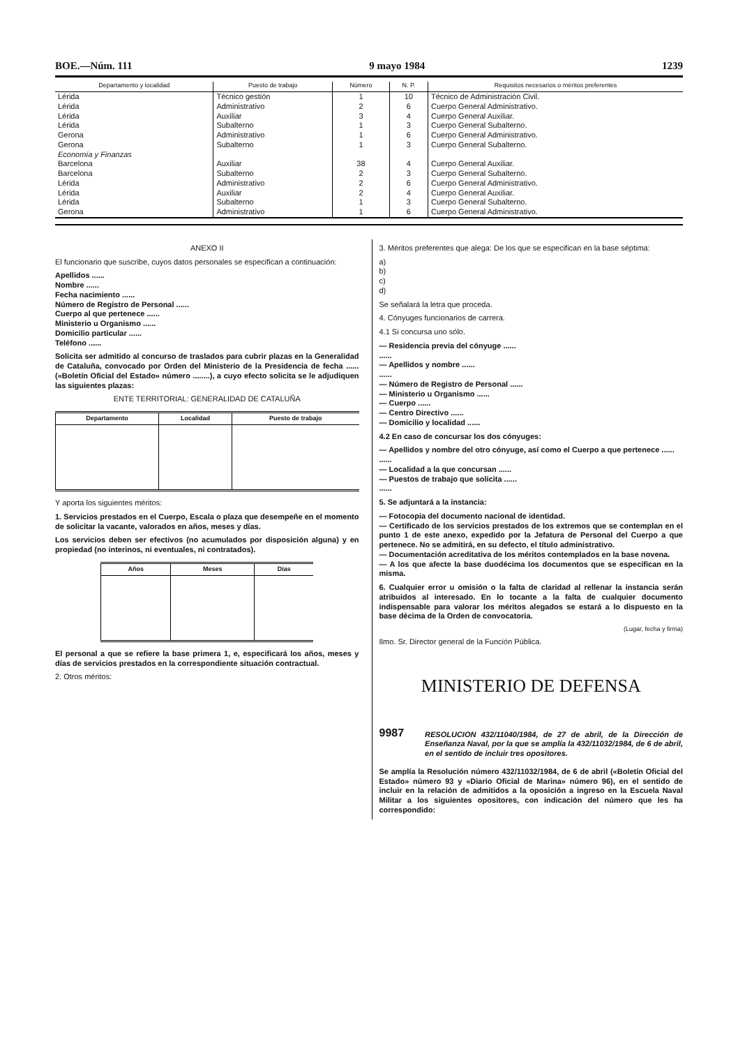BOE.—Núm. 111 9 mayo 1984 1239
| Departamento y localidad | Puesto de trabajo | Número | N. P. | Requisitos necesarios o méritos preferentes |
| --- | --- | --- | --- | --- |
| Lérida | Técnico gestión | 1 | 10 | Técnico de Administración Civil. |
| Lérida | Administrativo | 2 | 6 | Cuerpo General Administrativo. |
| Lérida | Auxiliar | 3 | 4 | Cuerpo General Auxiliar. |
| Lérida | Subalterno | 1 | 3 | Cuerpo General Subalterno. |
| Gerona | Administrativo | 1 | 6 | Cuerpo General Administrativo. |
| Gerona | Subalterno | 1 | 3 | Cuerpo General Subalterno. |
| Economía y Finanzas | | | | |
| Barcelona | Auxiliar | 38 | 4 | Cuerpo General Auxiliar. |
| Barcelona | Subalterno | 2 | 3 | Cuerpo General Subalterno. |
| Lérida | Administrativo | 2 | 6 | Cuerpo General Administrativo. |
| Lérida | Auxiliar | 2 | 4 | Cuerpo General Auxiliar. |
| Lérida | Subalterno | 1 | 3 | Cuerpo General Subalterno. |
| Gerona | Administrativo | 1 | 6 | Cuerpo General Administrativo. |
ANEXO II
El funcionario que suscribe, cuyos datos personales se especifican a continuación:
Apellidos ......
Nombre ......
Fecha nacimiento ......
Número de Registro de Personal ......
Cuerpo al que pertenece ......
Ministerio u Organismo ......
Domicilio particular ......
Teléfono ......
Solicita ser admitido al concurso de traslados para cubrir plazas en la Generalidad de Cataluña, convocado por Orden del Ministerio de la Presidencia de fecha ...... («Boletín Oficial del Estado» número ........), a cuyo efecto solicita se le adjudiquen las siguientes plazas:
ENTE TERRITORIAL: GENERALIDAD DE CATALUÑA
| Departamento | Localidad | Puesto de trabajo |
| --- | --- | --- |
Y aporta los siguientes méritos:
1. Servicios prestados en el Cuerpo, Escala o plaza que desempeñe en el momento de solicitar la vacante, valorados en años, meses y días.
Los servicios deben ser efectivos (no acumulados por disposición alguna) y en propiedad (no interinos, ni eventuales, ni contratados).
| Años | Meses | Días |
| --- | --- | --- |
El personal a que se refiere la base primera 1, e, especificará los años, meses y días de servicios prestados en la correspondiente situación contractual.
2. Otros méritos:
3. Méritos preferentes que alega: De los que se especifican en la base séptima:
a)
b)
c)
d)
Se señalará la letra que proceda.
4. Cónyuges funcionarios de carrera.
4.1 Si concursa uno sólo.
— Residencia previa del cónyuge ......
......
— Apellidos y nombre ......
......
— Número de Registro de Personal ......
— Ministerio u Organismo ......
— Cuerpo ......
— Centro Directivo ......
— Domicilio y localidad ......
4.2 En caso de concursar los dos cónyuges:
— Apellidos y nombre del otro cónyuge, así como el Cuerpo a que pertenece ......
......
— Localidad a la que concursan ......
— Puestos de trabajo que solicita ......
......
5. Se adjuntará a la instancia:
— Fotocopia del documento nacional de identidad.
— Certificado de los servicios prestados de los extremos que se contemplan en el punto 1 de este anexo, expedido por la Jefatura de Personal del Cuerpo a que pertenece. No se admitirá, en su defecto, el título administrativo.
— Documentación acreditativa de los méritos contemplados en la base novena.
— A los que afecte la base duodécima los documentos que se especifican en la misma.
6. Cualquier error u omisión o la falta de claridad al rellenar la instancia serán atribuidos al interesado. En lo tocante a la falta de cualquier documento indispensable para valorar los méritos alegados se estará a lo dispuesto en la base décima de la Orden de convocatoria.
(Lugar, fecha y firma)
Ilmo. Sr. Director general de la Función Pública.
MINISTERIO DE DEFENSA
9987
RESOLUCION 432/11040/1984, de 27 de abril, de la Dirección de Enseñanza Naval, por la que se amplía la 432/11032/1984, de 6 de abril, en el sentido de incluir tres opositores.
Se amplía la Resolución número 432/11032/1984, de 6 de abril («Boletín Oficial del Estado» número 93 y «Diario Oficial de Marina» número 96), en el sentido de incluir en la relación de admitidos a la oposición a ingreso en la Escuela Naval Militar a los siguientes opositores, con indicación del número que les ha correspondido: